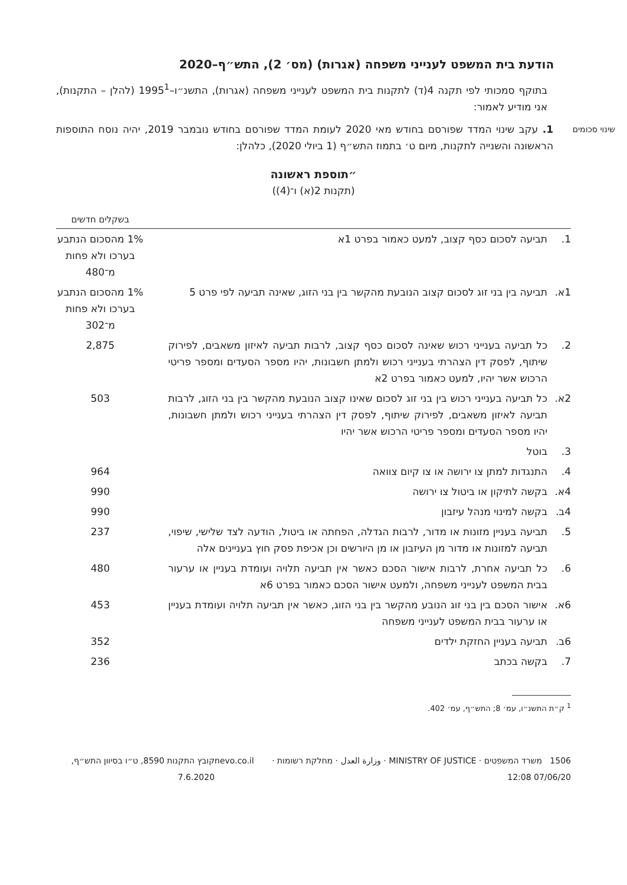הודעת בית המשפט לענייני משפחה (אגרות) (מס׳ 2), התש״ף–2020
בתוקף סמכותי לפי תקנה 4(ד) לתקנות בית המשפט לענייני משפחה (אגרות), התשנ״ו–1995<sup>1</sup> (להלן – התקנות), אני מודיע לאמור:
שינוי סכומים
1. עקב שינוי המדד שפורסם בחודש מאי 2020 לעומת המדד שפורסם בחודש נובמבר 2019, יהיה נוסח התוספות הראשונה והשנייה לתקנות, מיום ט׳ בתמוז התש״ף (1 ביולי 2020), כלהלן:
״תוספת ראשונה
(תקנות 2(א) ו־(4))
| | | בשקלים חדשים |
| --- | --- | --- |
| 1. | תביעה לסכום כסף קצוב, למעט כאמור בפרט 1א | 1% מהסכום הנתבע בערכו ולא פחות מ־480 |
| 1א. | תביעה בין בני זוג לסכום קצוב הנובעת מהקשר בין בני הזוג, שאינה תביעה לפי פרט 5 | 1% מהסכום הנתבע בערכו ולא פחות מ־302 |
| 2. | כל תביעה בענייני רכוש שאינה לסכום כסף קצוב, לרבות תביעה לאיזון משאבים, לפירוק שיתוף, לפסק דין הצהרתי בענייני רכוש ולמתן חשבונות, יהיו מספר הסעדים ומספר פריטי הרכוש אשר יהיו, למעט כאמור בפרט 2א | 2,875 |
| 2א. | כל תביעה בענייני רכוש בין בני זוג לסכום שאינו קצוב הנובעת מהקשר בין בני הזוג, לרבות תביעה לאיזון משאבים, לפירוק שיתוף, לפסק דין הצהרתי בענייני רכוש ולמתן חשבונות, יהיו מספר הסעדים ומספר פריטי הרכוש אשר יהיו | 503 |
| 3. | בוטל | |
| 4. | התנגדות למתן צו ירושה או צו קיום צוואה | 964 |
| 4א. | בקשה לתיקון או ביטול צו ירושה | 990 |
| 4ב. | בקשה למינוי מנהל עיזבון | 990 |
| 5. | תביעה בעניין מזונות או מדור, לרבות הגדלה, הפחתה או ביטול, הודעה לצד שלישי, שיפוי, תביעה למזונות או מדור מן העיזבון או מן היורשים וכן אכיפת פסק חוץ בעניינים אלה | 237 |
| 6. | כל תביעה אחרת, לרבות אישור הסכם כאשר אין תביעה תלויה ועומדת בעניין או ערעור בבית המשפט לענייני משפחה, ולמעט אישור הסכם כאמור בפרט 6א | 480 |
| 6א. | אישור הסכם בין בני זוג הנובע מהקשר בין בני הזוג, כאשר אין תביעה תלויה ועומדת בעניין או ערעור בבית המשפט לענייני משפחה | 453 |
| 6ב. | תביעה בעניין החזקת ילדים | 352 |
| 7. | בקשה בכתב | 236 |
<sup>1</sup> ק״ת התשנ״ו, עמ׳ 8; התש״ף, עמ׳ 402.
1506 משרד המשפטים · MINISTRY OF JUSTICE · وزارة العدل · מחלקת רשומות · 07/06/20 12:08 nevo.co.il קובץ התקנות 8590, ט״ו בסיוון התש״ף, 7.6.2020